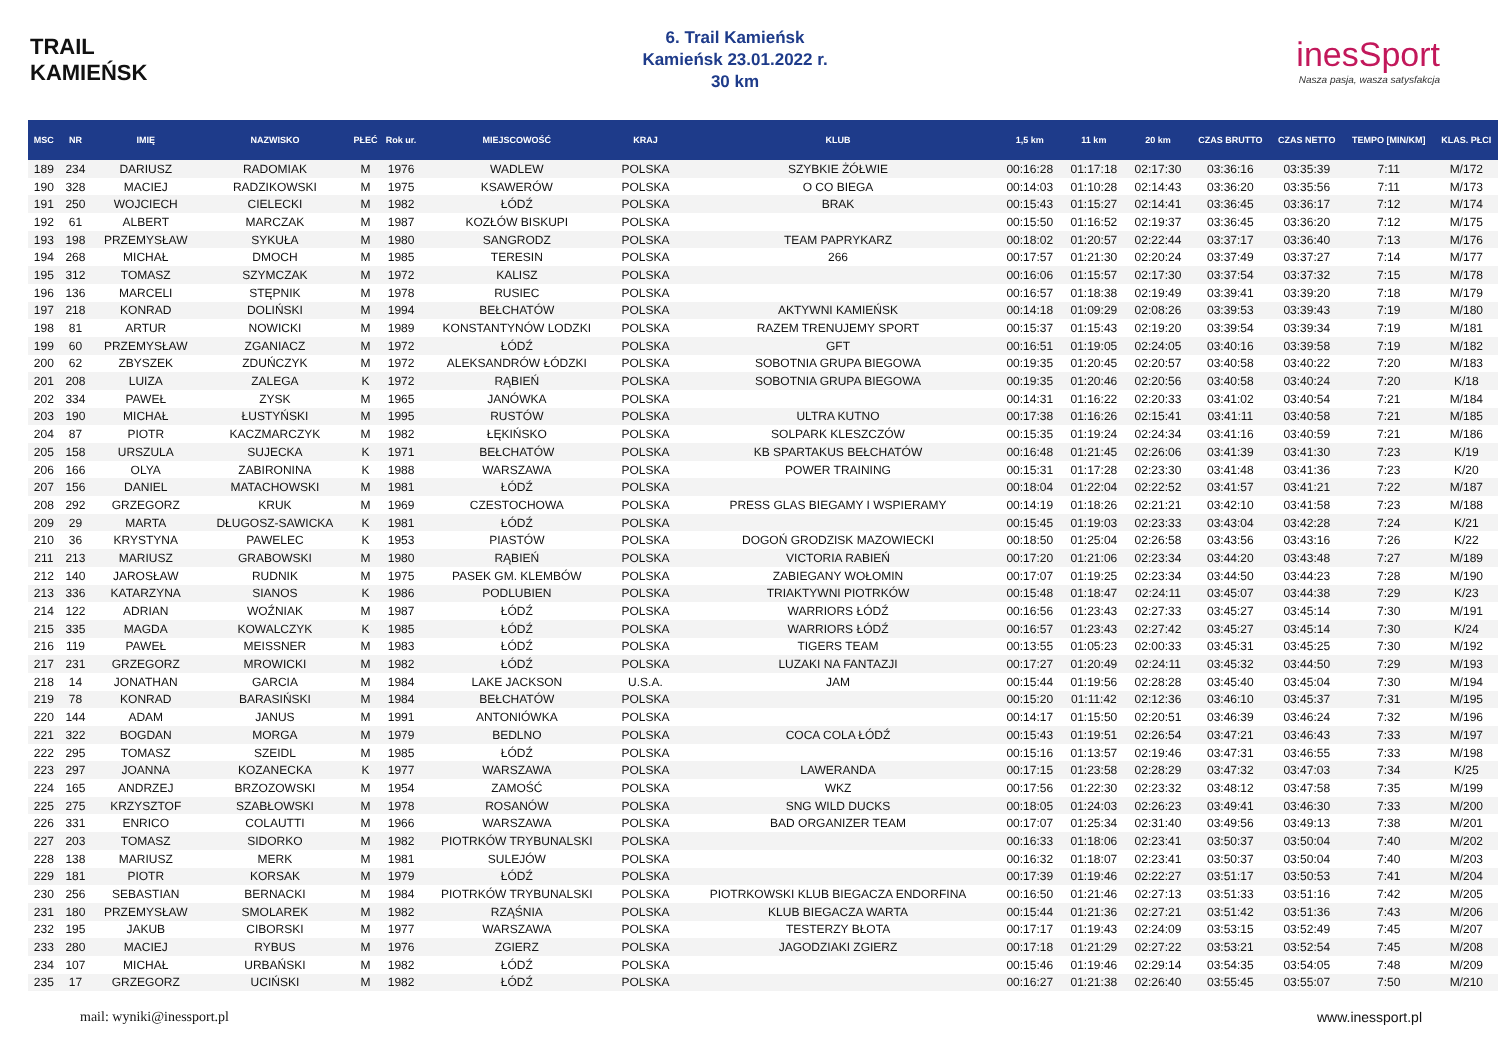TRAIL
KAMIEŃSK
6. Trail Kamieńsk
Kamieńsk 23.01.2022 r.
30 km
inesSport
Nasza pasja, wasza satysfakcja
| MSC | NR | IMIĘ | NAZWISKO | PŁEĆ | Rok ur. | MIEJSCOWOŚĆ | KRAJ | KLUB | 1,5 km | 11 km | 20 km | CZAS BRUTTO | CZAS NETTO | TEMPO [MIN/KM] | KLAS. PŁCI |
| --- | --- | --- | --- | --- | --- | --- | --- | --- | --- | --- | --- | --- | --- | --- | --- |
| 189 | 234 | DARIUSZ | RADOMIAK | M | 1976 | WADLEW | POLSKA | SZYBKIE ŻÓŁWIE | 00:16:28 | 01:17:18 | 02:17:30 | 03:36:16 | 03:35:39 | 7:11 | M/172 |
| 190 | 328 | MACIEJ | RADZIKOWSKI | M | 1975 | KSAWERÓW | POLSKA | O CO BIEGA | 00:14:03 | 01:10:28 | 02:14:43 | 03:36:20 | 03:35:56 | 7:11 | M/173 |
| 191 | 250 | WOJCIECH | CIELECKI | M | 1982 | ŁÓDŹ | POLSKA | BRAK | 00:15:43 | 01:15:27 | 02:14:41 | 03:36:45 | 03:36:17 | 7:12 | M/174 |
| 192 | 61 | ALBERT | MARCZAK | M | 1987 | KOZŁÓW BISKUPI | POLSKA | | 00:15:50 | 01:16:52 | 02:19:37 | 03:36:45 | 03:36:20 | 7:12 | M/175 |
| 193 | 198 | PRZEMYSŁAW | SYKUŁA | M | 1980 | SANGRODZ | POLSKA | TEAM PAPRYKARZ | 00:18:02 | 01:20:57 | 02:22:44 | 03:37:17 | 03:36:40 | 7:13 | M/176 |
| 194 | 268 | MICHAŁ | DMOCH | M | 1985 | TERESIN | POLSKA | 266 | 00:17:57 | 01:21:30 | 02:20:24 | 03:37:49 | 03:37:27 | 7:14 | M/177 |
| 195 | 312 | TOMASZ | SZYMCZAK | M | 1972 | KALISZ | POLSKA | | 00:16:06 | 01:15:57 | 02:17:30 | 03:37:54 | 03:37:32 | 7:15 | M/178 |
| 196 | 136 | MARCELI | STĘPNIK | M | 1978 | RUSIEC | POLSKA | | 00:16:57 | 01:18:38 | 02:19:49 | 03:39:41 | 03:39:20 | 7:18 | M/179 |
| 197 | 218 | KONRAD | DOLIŃSKI | M | 1994 | BEŁCHATÓW | POLSKA | AKTYWNI KAMIEŃSK | 00:14:18 | 01:09:29 | 02:08:26 | 03:39:53 | 03:39:43 | 7:19 | M/180 |
| 198 | 81 | ARTUR | NOWICKI | M | 1989 | KONSTANTYNÓW LODZKI | POLSKA | RAZEM TRENUJEMY SPORT | 00:15:37 | 01:15:43 | 02:19:20 | 03:39:54 | 03:39:34 | 7:19 | M/181 |
| 199 | 60 | PRZEMYSŁAW | ZGANIACZ | M | 1972 | ŁÓDŹ | POLSKA | GFT | 00:16:51 | 01:19:05 | 02:24:05 | 03:40:16 | 03:39:58 | 7:19 | M/182 |
| 200 | 62 | ZBYSZEK | ZDUŃCZYK | M | 1972 | ALEKSANDRÓW ŁÓDZKI | POLSKA | SOBOTNIA GRUPA BIEGOWA | 00:19:35 | 01:20:45 | 02:20:57 | 03:40:58 | 03:40:22 | 7:20 | M/183 |
| 201 | 208 | LUIZA | ZALEGA | K | 1972 | RĄBIEŃ | POLSKA | SOBOTNIA GRUPA BIEGOWA | 00:19:35 | 01:20:46 | 02:20:56 | 03:40:58 | 03:40:24 | 7:20 | K/18 |
| 202 | 334 | PAWEŁ | ZYSK | M | 1965 | JANÓWKA | POLSKA | | 00:14:31 | 01:16:22 | 02:20:33 | 03:41:02 | 03:40:54 | 7:21 | M/184 |
| 203 | 190 | MICHAŁ | ŁUSTYŃSKI | M | 1995 | RUSTÓW | POLSKA | ULTRA KUTNO | 00:17:38 | 01:16:26 | 02:15:41 | 03:41:11 | 03:40:58 | 7:21 | M/185 |
| 204 | 87 | PIOTR | KACZMARCZYK | M | 1982 | ŁĘKIŃSKO | POLSKA | SOLPARK KLESZCZÓW | 00:15:35 | 01:19:24 | 02:24:34 | 03:41:16 | 03:40:59 | 7:21 | M/186 |
| 205 | 158 | URSZULA | SUJECKA | K | 1971 | BEŁCHATÓW | POLSKA | KB SPARTAKUS BEŁCHATÓW | 00:16:48 | 01:21:45 | 02:26:06 | 03:41:39 | 03:41:30 | 7:23 | K/19 |
| 206 | 166 | OLYA | ZABIRONINA | K | 1988 | WARSZAWA | POLSKA | POWER TRAINING | 00:15:31 | 01:17:28 | 02:23:30 | 03:41:48 | 03:41:36 | 7:23 | K/20 |
| 207 | 156 | DANIEL | MATACHOWSKI | M | 1981 | ŁÓDŹ | POLSKA | | 00:18:04 | 01:22:04 | 02:22:52 | 03:41:57 | 03:41:21 | 7:22 | M/187 |
| 208 | 292 | GRZEGORZ | KRUK | M | 1969 | CZESTOCHOWA | POLSKA | PRESS GLAS BIEGAMY I WSPIERAMY | 00:14:19 | 01:18:26 | 02:21:21 | 03:42:10 | 03:41:58 | 7:23 | M/188 |
| 209 | 29 | MARTA | DŁUGOSZ-SAWICKA | K | 1981 | ŁÓDŹ | POLSKA | | 00:15:45 | 01:19:03 | 02:23:33 | 03:43:04 | 03:42:28 | 7:24 | K/21 |
| 210 | 36 | KRYSTYNA | PAWELEC | K | 1953 | PIASTÓW | POLSKA | DOGOŃ GRODZISK MAZOWIECKI | 00:18:50 | 01:25:04 | 02:26:58 | 03:43:56 | 03:43:16 | 7:26 | K/22 |
| 211 | 213 | MARIUSZ | GRABOWSKI | M | 1980 | RĄBIEŃ | POLSKA | VICTORIA RABIEŃ | 00:17:20 | 01:21:06 | 02:23:34 | 03:44:20 | 03:43:48 | 7:27 | M/189 |
| 212 | 140 | JAROSŁAW | RUDNIK | M | 1975 | PASEK GM. KLEMBÓW | POLSKA | ZABIEGANY WOŁOMIN | 00:17:07 | 01:19:25 | 02:23:34 | 03:44:50 | 03:44:23 | 7:28 | M/190 |
| 213 | 336 | KATARZYNA | SIANOS | K | 1986 | PODLUBIEN | POLSKA | TRIAKTYWNI PIOTRKÓW | 00:15:48 | 01:18:47 | 02:24:11 | 03:45:07 | 03:44:38 | 7:29 | K/23 |
| 214 | 122 | ADRIAN | WOŹNIAK | M | 1987 | ŁÓDŹ | POLSKA | WARRIORS ŁÓDŹ | 00:16:56 | 01:23:43 | 02:27:33 | 03:45:27 | 03:45:14 | 7:30 | M/191 |
| 215 | 335 | MAGDA | KOWALCZYK | K | 1985 | ŁÓDŹ | POLSKA | WARRIORS ŁÓDŹ | 00:16:57 | 01:23:43 | 02:27:42 | 03:45:27 | 03:45:14 | 7:30 | K/24 |
| 216 | 119 | PAWEŁ | MEISSNER | M | 1983 | ŁÓDŹ | POLSKA | TIGERS TEAM | 00:13:55 | 01:05:23 | 02:00:33 | 03:45:31 | 03:45:25 | 7:30 | M/192 |
| 217 | 231 | GRZEGORZ | MROWICKI | M | 1982 | ŁÓDŹ | POLSKA | LUZAKI NA FANTAZJI | 00:17:27 | 01:20:49 | 02:24:11 | 03:45:32 | 03:44:50 | 7:29 | M/193 |
| 218 | 14 | JONATHAN | GARCIA | M | 1984 | LAKE JACKSON | U.S.A. | JAM | 00:15:44 | 01:19:56 | 02:28:28 | 03:45:40 | 03:45:04 | 7:30 | M/194 |
| 219 | 78 | KONRAD | BARASIŃSKI | M | 1984 | BEŁCHATÓW | POLSKA | | 00:15:20 | 01:11:42 | 02:12:36 | 03:46:10 | 03:45:37 | 7:31 | M/195 |
| 220 | 144 | ADAM | JANUS | M | 1991 | ANTONIÓWKA | POLSKA | | 00:14:17 | 01:15:50 | 02:20:51 | 03:46:39 | 03:46:24 | 7:32 | M/196 |
| 221 | 322 | BOGDAN | MORGA | M | 1979 | BEDLNO | POLSKA | COCA COLA ŁÓDŹ | 00:15:43 | 01:19:51 | 02:26:54 | 03:47:21 | 03:46:43 | 7:33 | M/197 |
| 222 | 295 | TOMASZ | SZEIDL | M | 1985 | ŁÓDŹ | POLSKA | | 00:15:16 | 01:13:57 | 02:19:46 | 03:47:31 | 03:46:55 | 7:33 | M/198 |
| 223 | 297 | JOANNA | KOZANECKA | K | 1977 | WARSZAWA | POLSKA | LAWERANDA | 00:17:15 | 01:23:58 | 02:28:29 | 03:47:32 | 03:47:03 | 7:34 | K/25 |
| 224 | 165 | ANDRZEJ | BRZOZOWSKI | M | 1954 | ZAMOŚĆ | POLSKA | WKZ | 00:17:56 | 01:22:30 | 02:23:32 | 03:48:12 | 03:47:58 | 7:35 | M/199 |
| 225 | 275 | KRZYSZTOF | SZABŁOWSKI | M | 1978 | ROSANÓW | POLSKA | SNG WILD DUCKS | 00:18:05 | 01:24:03 | 02:26:23 | 03:49:41 | 03:46:30 | 7:33 | M/200 |
| 226 | 331 | ENRICO | COLAUTTI | M | 1966 | WARSZAWA | POLSKA | BAD ORGANIZER TEAM | 00:17:07 | 01:25:34 | 02:31:40 | 03:49:56 | 03:49:13 | 7:38 | M/201 |
| 227 | 203 | TOMASZ | SIDORKO | M | 1982 | PIOTRKÓW TRYBUNALSKI | POLSKA | | 00:16:33 | 01:18:06 | 02:23:41 | 03:50:37 | 03:50:04 | 7:40 | M/202 |
| 228 | 138 | MARIUSZ | MERK | M | 1981 | SULEJÓW | POLSKA | | 00:16:32 | 01:18:07 | 02:23:41 | 03:50:37 | 03:50:04 | 7:40 | M/203 |
| 229 | 181 | PIOTR | KORSAK | M | 1979 | ŁÓDŹ | POLSKA | | 00:17:39 | 01:19:46 | 02:22:27 | 03:51:17 | 03:50:53 | 7:41 | M/204 |
| 230 | 256 | SEBASTIAN | BERNACKI | M | 1984 | PIOTRKÓW TRYBUNALSKI | POLSKA | PIOTRKOWSKI KLUB BIEGACZA ENDORFINA | 00:16:50 | 01:21:46 | 02:27:13 | 03:51:33 | 03:51:16 | 7:42 | M/205 |
| 231 | 180 | PRZEMYSŁAW | SMOLAREK | M | 1982 | RZĄŚNIA | POLSKA | KLUB BIEGACZA WARTA | 00:15:44 | 01:21:36 | 02:27:21 | 03:51:42 | 03:51:36 | 7:43 | M/206 |
| 232 | 195 | JAKUB | CIBORSKI | M | 1977 | WARSZAWA | POLSKA | TESTERZY BŁOTA | 00:17:17 | 01:19:43 | 02:24:09 | 03:53:15 | 03:52:49 | 7:45 | M/207 |
| 233 | 280 | MACIEJ | RYBUS | M | 1976 | ZGIERZ | POLSKA | JAGODZIAKI ZGIERZ | 00:17:18 | 01:21:29 | 02:27:22 | 03:53:21 | 03:52:54 | 7:45 | M/208 |
| 234 | 107 | MICHAŁ | URBAŃSKI | M | 1982 | ŁÓDŹ | POLSKA | | 00:15:46 | 01:19:46 | 02:29:14 | 03:54:35 | 03:54:05 | 7:48 | M/209 |
| 235 | 17 | GRZEGORZ | UCIŃSKI | M | 1982 | ŁÓDŹ | POLSKA | | 00:16:27 | 01:21:38 | 02:26:40 | 03:55:45 | 03:55:07 | 7:50 | M/210 |
mail: wyniki@inessport.pl www.inessport.pl